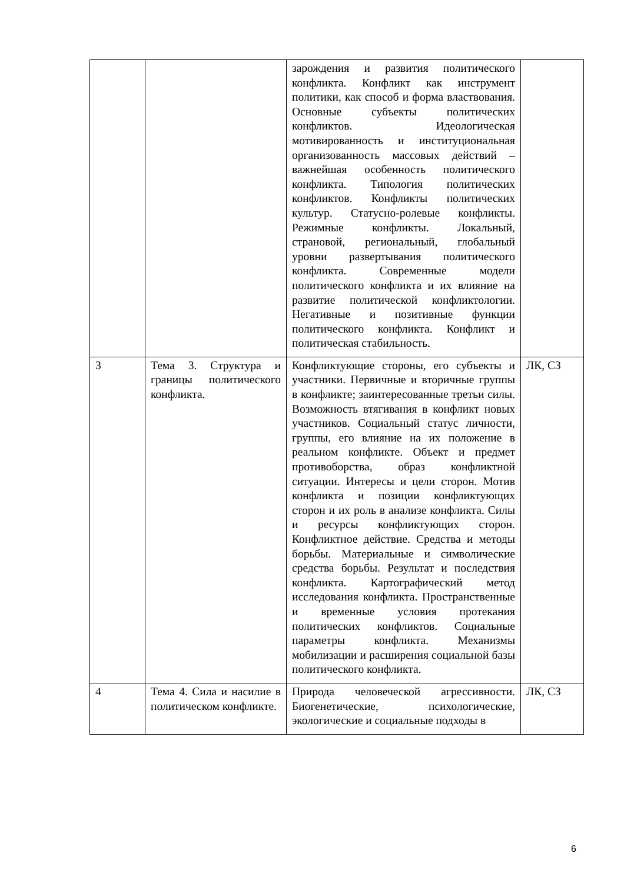| | | зарождения и развития политического конфликта. Конфликт как инструмент политики, как способ и форма властвования. Основные субъекты политических конфликтов. Идеологическая мотивированность и институциональная организованность массовых действий – важнейшая особенность политического конфликта. Типология политических конфликтов. Конфликты политических культур. Статусно-ролевые конфликты. Режимные конфликты. Локальный, страновой, региональный, глобальный уровни развертывания политического конфликта. Современные модели политического конфликта и их влияние на развитие политической конфликтологии. Негативные и позитивные функции политического конфликта. Конфликт и политическая стабильность. | |
| 3 | Тема 3. Структура и границы политического конфликта. | Конфликтующие стороны, его субъекты и участники. Первичные и вторичные группы в конфликте; заинтересованные третьи силы. Возможность втягивания в конфликт новых участников. Социальный статус личности, группы, его влияние на их положение в реальном конфликте. Объект и предмет противоборства, образ конфликтной ситуации. Интересы и цели сторон. Мотив конфликта и позиции конфликтующих сторон и их роль в анализе конфликта. Силы и ресурсы конфликтующих сторон. Конфликтное действие. Средства и методы борьбы. Материальные и символические средства борьбы. Результат и последствия конфликта. Картографический метод исследования конфликта. Пространственные и временные условия протекания политических конфликтов. Социальные параметры конфликта. Механизмы мобилизации и расширения социальной базы политического конфликта. | ЛК, СЗ |
| 4 | Тема 4. Сила и насилие в политическом конфликте. | Природа человеческой агрессивности. Биогенетические, психологические, экологические и социальные подходы в | ЛК, СЗ |
6